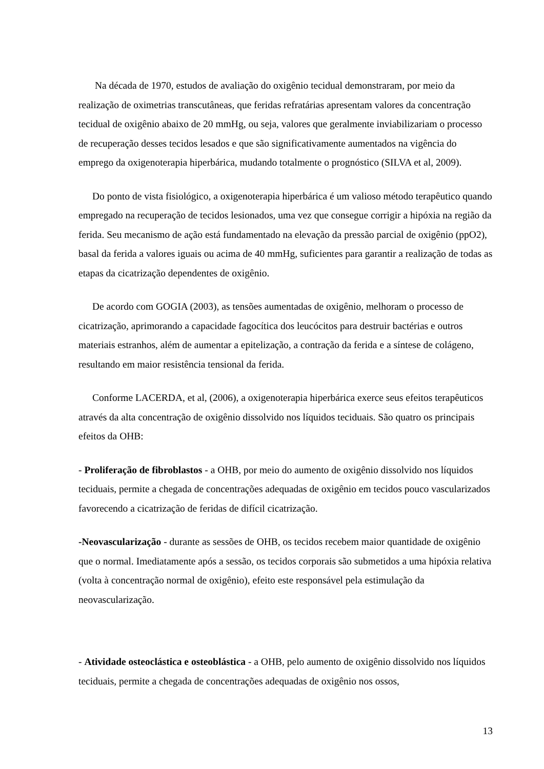Na década de 1970, estudos de avaliação do oxigênio tecidual demonstraram, por meio da realização de oximetrias transcutâneas, que feridas refratárias apresentam valores da concentração tecidual de oxigênio abaixo de 20 mmHg, ou seja, valores que geralmente inviabilizariam o processo de recuperação desses tecidos lesados e que são significativamente aumentados na vigência do emprego da oxigenoterapia hiperbárica, mudando totalmente o prognóstico (SILVA et al, 2009).
Do ponto de vista fisiológico, a oxigenoterapia hiperbárica é um valioso método terapêutico quando empregado na recuperação de tecidos lesionados, uma vez que consegue corrigir a hipóxia na região da ferida. Seu mecanismo de ação está fundamentado na elevação da pressão parcial de oxigênio (ppO2), basal da ferida a valores iguais ou acima de 40 mmHg, suficientes para garantir a realização de todas as etapas da cicatrização dependentes de oxigênio.
De acordo com GOGIA (2003), as tensões aumentadas de oxigênio, melhoram o processo de cicatrização, aprimorando a capacidade fagocítica dos leucócitos para destruir bactérias e outros materiais estranhos, além de aumentar a epitelização, a contração da ferida e a síntese de colágeno, resultando em maior resistência tensional da ferida.
Conforme LACERDA, et al, (2006), a oxigenoterapia hiperbárica exerce seus efeitos terapêuticos através da alta concentração de oxigênio dissolvido nos líquidos teciduais. São quatro os principais efeitos da OHB:
- Proliferação de fibroblastos - a OHB, por meio do aumento de oxigênio dissolvido nos líquidos teciduais, permite a chegada de concentrações adequadas de oxigênio em tecidos pouco vascularizados favorecendo a cicatrização de feridas de difícil cicatrização.
-Neovascularização - durante as sessões de OHB, os tecidos recebem maior quantidade de oxigênio que o normal. Imediatamente após a sessão, os tecidos corporais são submetidos a uma hipóxia relativa (volta à concentração normal de oxigênio), efeito este responsável pela estimulação da neovascularização.
- Atividade osteoclástica e osteoblástica - a OHB, pelo aumento de oxigênio dissolvido nos líquidos teciduais, permite a chegada de concentrações adequadas de oxigênio nos ossos,
13